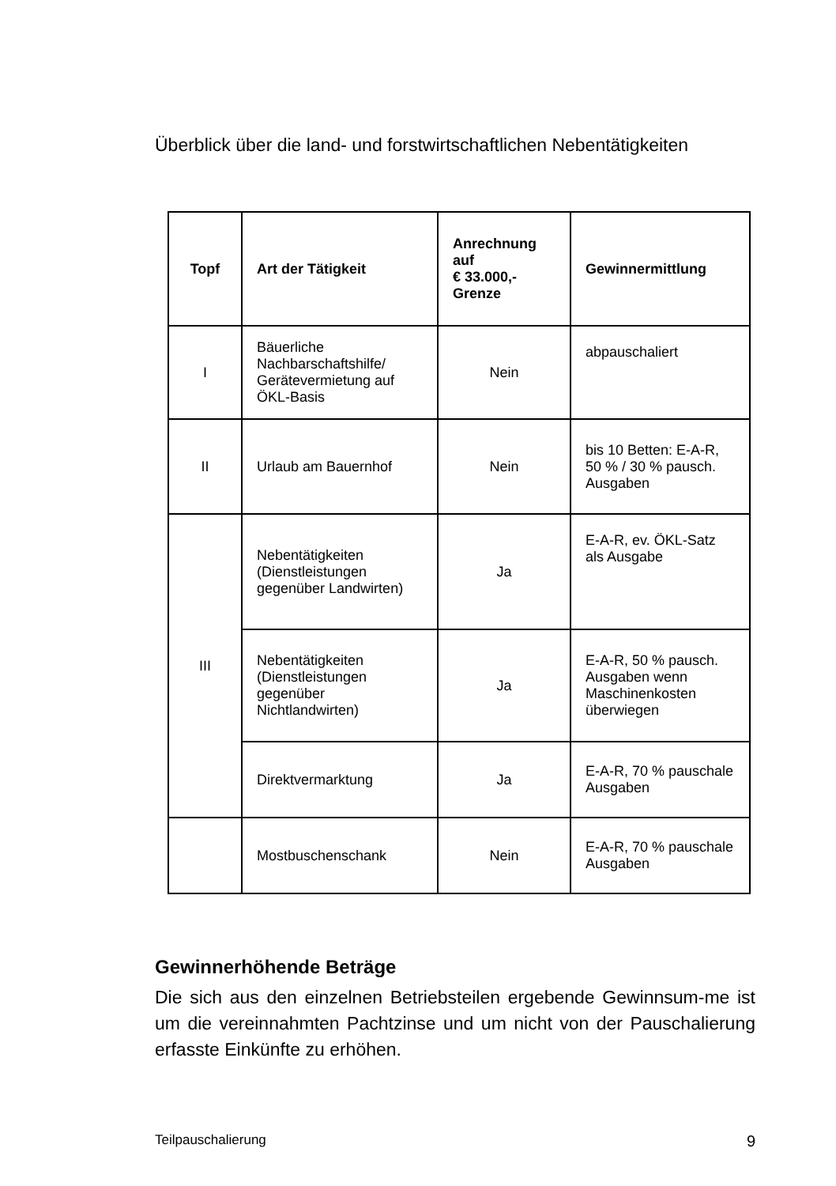Überblick über die land- und forstwirtschaftlichen Nebentätigkeiten
| Topf | Art der Tätigkeit | Anrechnung auf € 33.000,- Grenze | Gewinnermittlung |
| --- | --- | --- | --- |
| I | Bäuerliche Nachbarschaftshilfe/ Gerätevermietung auf ÖKL-Basis | Nein | abpauschaliert |
| II | Urlaub am Bauernhof | Nein | bis 10 Betten: E-A-R, 50 % / 30 % pausch. Ausgaben |
| III | Nebentätigkeiten (Dienstleistungen gegenüber Landwirten) | Ja | E-A-R, ev. ÖKL-Satz als Ausgabe |
| | Nebentätigkeiten (Dienstleistungen gegenüber Nichtlandwirten) | Ja | E-A-R, 50 % pausch. Ausgaben wenn Maschinenkosten überwiegen |
| | Direktvermarktung | Ja | E-A-R, 70 % pauschale Ausgaben |
| | Mostbuschenschank | Nein | E-A-R, 70 % pauschale Ausgaben |
Gewinnerhöhende Beträge
Die sich aus den einzelnen Betriebsteilen ergebende Gewinnsum-me ist um die vereinnahmten Pachtzinse und um nicht von der Pauschalierung erfasste Einkünfte zu erhöhen.
Teilpauschalierung 9